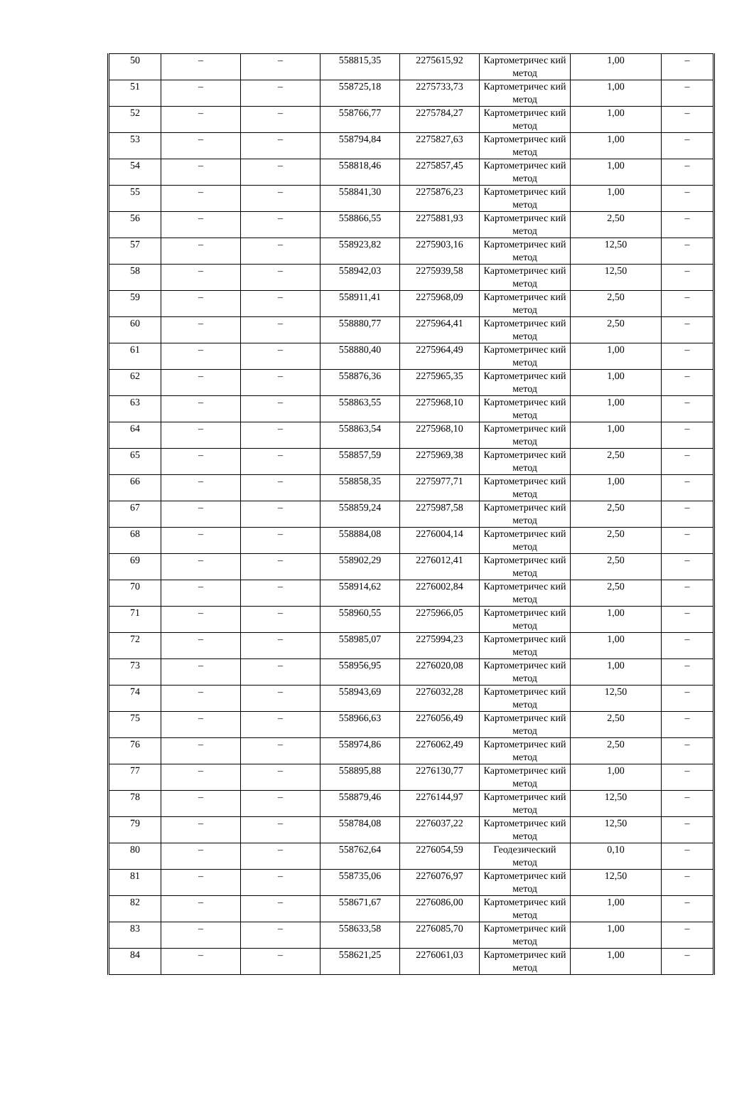| 50 | – | – | 558815,35 | 2275615,92 | Картометричес кий метод | 1,00 | – |
| 51 | – | – | 558725,18 | 2275733,73 | Картометричес кий метод | 1,00 | – |
| 52 | – | – | 558766,77 | 2275784,27 | Картометричес кий метод | 1,00 | – |
| 53 | – | – | 558794,84 | 2275827,63 | Картометричес кий метод | 1,00 | – |
| 54 | – | – | 558818,46 | 2275857,45 | Картометричес кий метод | 1,00 | – |
| 55 | – | – | 558841,30 | 2275876,23 | Картометричес кий метод | 1,00 | – |
| 56 | – | – | 558866,55 | 2275881,93 | Картометричес кий метод | 2,50 | – |
| 57 | – | – | 558923,82 | 2275903,16 | Картометричес кий метод | 12,50 | – |
| 58 | – | – | 558942,03 | 2275939,58 | Картометричес кий метод | 12,50 | – |
| 59 | – | – | 558911,41 | 2275968,09 | Картометричес кий метод | 2,50 | – |
| 60 | – | – | 558880,77 | 2275964,41 | Картометричес кий метод | 2,50 | – |
| 61 | – | – | 558880,40 | 2275964,49 | Картометричес кий метод | 1,00 | – |
| 62 | – | – | 558876,36 | 2275965,35 | Картометричес кий метод | 1,00 | – |
| 63 | – | – | 558863,55 | 2275968,10 | Картометричес кий метод | 1,00 | – |
| 64 | – | – | 558863,54 | 2275968,10 | Картометричес кий метод | 1,00 | – |
| 65 | – | – | 558857,59 | 2275969,38 | Картометричес кий метод | 2,50 | – |
| 66 | – | – | 558858,35 | 2275977,71 | Картометричес кий метод | 1,00 | – |
| 67 | – | – | 558859,24 | 2275987,58 | Картометричес кий метод | 2,50 | – |
| 68 | – | – | 558884,08 | 2276004,14 | Картометричес кий метод | 2,50 | – |
| 69 | – | – | 558902,29 | 2276012,41 | Картометричес кий метод | 2,50 | – |
| 70 | – | – | 558914,62 | 2276002,84 | Картометричес кий метод | 2,50 | – |
| 71 | – | – | 558960,55 | 2275966,05 | Картометричес кий метод | 1,00 | – |
| 72 | – | – | 558985,07 | 2275994,23 | Картометричес кий метод | 1,00 | – |
| 73 | – | – | 558956,95 | 2276020,08 | Картометричес кий метод | 1,00 | – |
| 74 | – | – | 558943,69 | 2276032,28 | Картометричес кий метод | 12,50 | – |
| 75 | – | – | 558966,63 | 2276056,49 | Картометричес кий метод | 2,50 | – |
| 76 | – | – | 558974,86 | 2276062,49 | Картометричес кий метод | 2,50 | – |
| 77 | – | – | 558895,88 | 2276130,77 | Картометричес кий метод | 1,00 | – |
| 78 | – | – | 558879,46 | 2276144,97 | Картометричес кий метод | 12,50 | – |
| 79 | – | – | 558784,08 | 2276037,22 | Картометричес кий метод | 12,50 | – |
| 80 | – | – | 558762,64 | 2276054,59 | Геодезический метод | 0,10 | – |
| 81 | – | – | 558735,06 | 2276076,97 | Картометричес кий метод | 12,50 | – |
| 82 | – | – | 558671,67 | 2276086,00 | Картометричес кий метод | 1,00 | – |
| 83 | – | – | 558633,58 | 2276085,70 | Картометричес кий метод | 1,00 | – |
| 84 | – | – | 558621,25 | 2276061,03 | Картометричес кий метод | 1,00 | – |